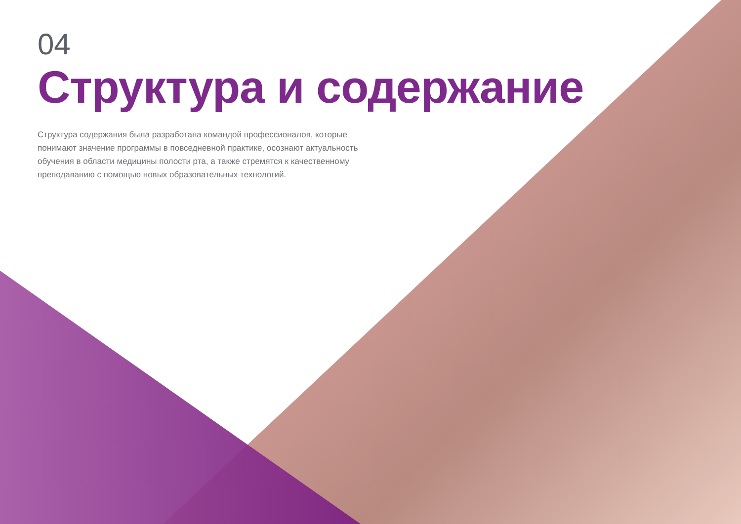04
Структура и содержание
Структура содержания была разработана командой профессионалов, которые понимают значение программы в повседневной практике, осознают актуальность обучения в области медицины полости рта, а также стремятся к качественному преподаванию с помощью новых образовательных технологий.